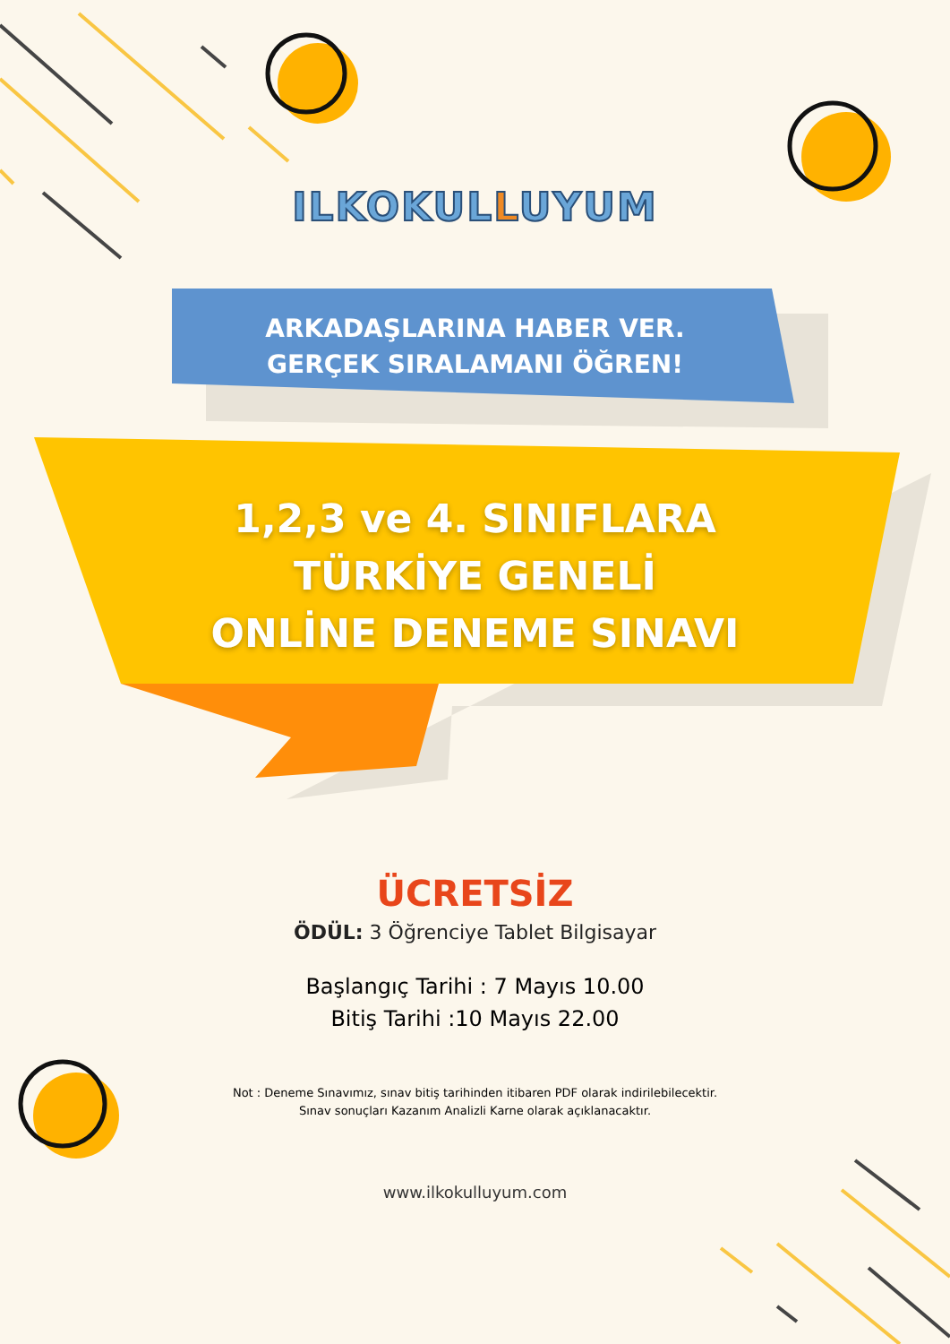ILKOKULLUYUM
ARKADAŞLARINA HABER VER.
GERÇEK SIRALAMANI ÖĞREN!
1,2,3 ve 4. SINIFLARA
TÜRKİYE GENELİ
ONLİNE DENEME SINAVI
ÜCRETSİZ
ÖDÜL: 3 Öğrenciye Tablet Bilgisayar
Başlangıç Tarihi : 7 Mayıs 10.00
Bitiş Tarihi :10 Mayıs 22.00
Not : Deneme Sınavımız, sınav bitiş tarihinden itibaren PDF olarak indirilebilecektir.
Sınav sonuçları Kazanım Analizli Karne olarak açıklanacaktır.
www.ilkokulluyum.com